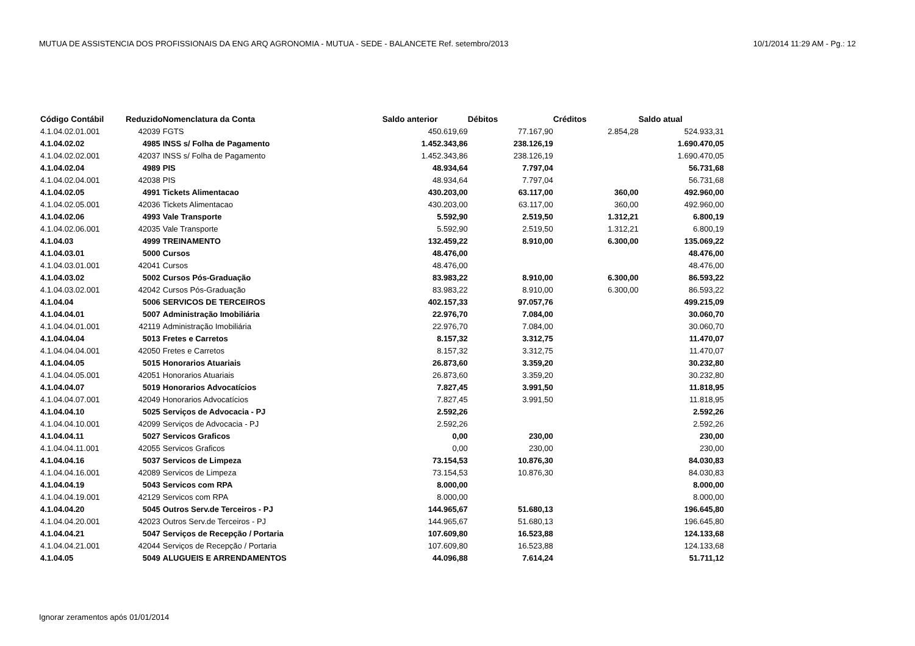MUTUA DE ASSISTENCIA DOS PROFISSIONAIS DA ENG ARQ AGRONOMIA - MUTUA - SEDE - BALANCETE Ref. setembro/2013 10/1/2014 11:29 AM - Pg.: 12
| Código Contábil | Reduzido | Nomenclatura da Conta | Saldo anterior | Débitos | Créditos | Saldo atual |
| --- | --- | --- | --- | --- | --- | --- |
| 4.1.04.02.01.001 | 42039 | FGTS | 450.619,69 | 77.167,90 | 2.854,28 | 524.933,31 |
| 4.1.04.02.02 | 4985 | INSS s/ Folha de Pagamento | 1.452.343,86 | 238.126,19 | | 1.690.470,05 |
| 4.1.04.02.02.001 | 42037 | INSS s/ Folha de Pagamento | 1.452.343,86 | 238.126,19 | | 1.690.470,05 |
| 4.1.04.02.04 | 4989 | PIS | 48.934,64 | 7.797,04 | | 56.731,68 |
| 4.1.04.02.04.001 | 42038 | PIS | 48.934,64 | 7.797,04 | | 56.731,68 |
| 4.1.04.02.05 | 4991 | Tickets Alimentacao | 430.203,00 | 63.117,00 | 360,00 | 492.960,00 |
| 4.1.04.02.05.001 | 42036 | Tickets Alimentacao | 430.203,00 | 63.117,00 | 360,00 | 492.960,00 |
| 4.1.04.02.06 | 4993 | Vale Transporte | 5.592,90 | 2.519,50 | 1.312,21 | 6.800,19 |
| 4.1.04.02.06.001 | 42035 | Vale Transporte | 5.592,90 | 2.519,50 | 1.312,21 | 6.800,19 |
| 4.1.04.03 | 4999 | TREINAMENTO | 132.459,22 | 8.910,00 | 6.300,00 | 135.069,22 |
| 4.1.04.03.01 | 5000 | Cursos | 48.476,00 | | | 48.476,00 |
| 4.1.04.03.01.001 | 42041 | Cursos | 48.476,00 | | | 48.476,00 |
| 4.1.04.03.02 | 5002 | Cursos Pós-Graduação | 83.983,22 | 8.910,00 | 6.300,00 | 86.593,22 |
| 4.1.04.03.02.001 | 42042 | Cursos Pós-Graduação | 83.983,22 | 8.910,00 | 6.300,00 | 86.593,22 |
| 4.1.04.04 | 5006 | SERVICOS DE TERCEIROS | 402.157,33 | 97.057,76 | | 499.215,09 |
| 4.1.04.04.01 | 5007 | Administração Imobiliária | 22.976,70 | 7.084,00 | | 30.060,70 |
| 4.1.04.04.01.001 | 42119 | Administração Imobiliária | 22.976,70 | 7.084,00 | | 30.060,70 |
| 4.1.04.04.04 | 5013 | Fretes e Carretos | 8.157,32 | 3.312,75 | | 11.470,07 |
| 4.1.04.04.04.001 | 42050 | Fretes e Carretos | 8.157,32 | 3.312,75 | | 11.470,07 |
| 4.1.04.04.05 | 5015 | Honorarios Atuariais | 26.873,60 | 3.359,20 | | 30.232,80 |
| 4.1.04.04.05.001 | 42051 | Honorarios Atuariais | 26.873,60 | 3.359,20 | | 30.232,80 |
| 4.1.04.04.07 | 5019 | Honorarios Advocatícios | 7.827,45 | 3.991,50 | | 11.818,95 |
| 4.1.04.04.07.001 | 42049 | Honorarios Advocatícios | 7.827,45 | 3.991,50 | | 11.818,95 |
| 4.1.04.04.10 | 5025 | Serviços de Advocacia - PJ | 2.592,26 | | | 2.592,26 |
| 4.1.04.04.10.001 | 42099 | Serviços de Advocacia - PJ | 2.592,26 | | | 2.592,26 |
| 4.1.04.04.11 | 5027 | Servicos Graficos | 0,00 | 230,00 | | 230,00 |
| 4.1.04.04.11.001 | 42055 | Servicos Graficos | 0,00 | 230,00 | | 230,00 |
| 4.1.04.04.16 | 5037 | Servicos de Limpeza | 73.154,53 | 10.876,30 | | 84.030,83 |
| 4.1.04.04.16.001 | 42089 | Servicos de Limpeza | 73.154,53 | 10.876,30 | | 84.030,83 |
| 4.1.04.04.19 | 5043 | Servicos com RPA | 8.000,00 | | | 8.000,00 |
| 4.1.04.04.19.001 | 42129 | Servicos com RPA | 8.000,00 | | | 8.000,00 |
| 4.1.04.04.20 | 5045 | Outros Serv.de Terceiros - PJ | 144.965,67 | 51.680,13 | | 196.645,80 |
| 4.1.04.04.20.001 | 42023 | Outros Serv.de Terceiros - PJ | 144.965,67 | 51.680,13 | | 196.645,80 |
| 4.1.04.04.21 | 5047 | Serviços de Recepção / Portaria | 107.609,80 | 16.523,88 | | 124.133,68 |
| 4.1.04.04.21.001 | 42044 | Serviços de Recepção / Portaria | 107.609,80 | 16.523,88 | | 124.133,68 |
| 4.1.04.05 | 5049 | ALUGUEIS E ARRENDAMENTOS | 44.096,88 | 7.614,24 | | 51.711,12 |
Ignorar zeramentos após 01/01/2014